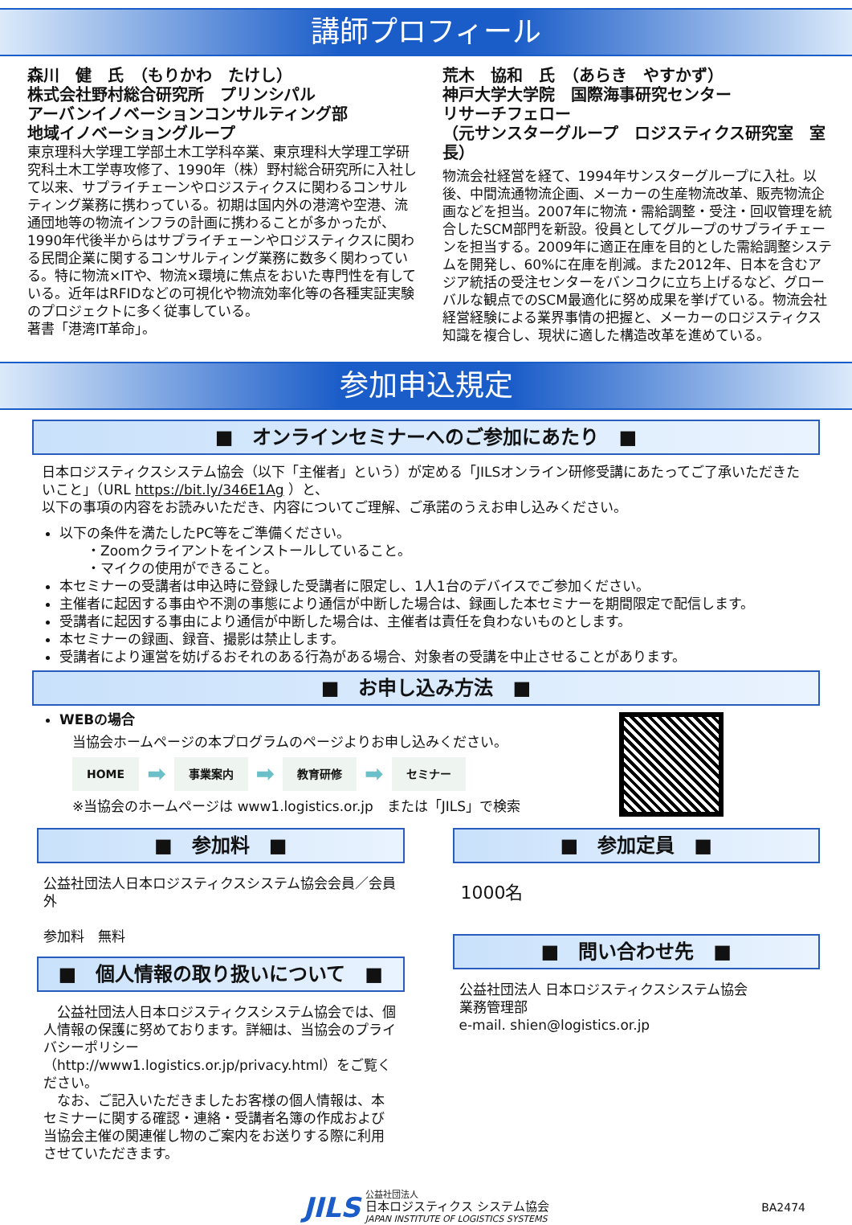講師プロフィール
森川　健　氏　（もりかわ　たけし）
株式会社野村総合研究所　プリンシパル
アーバンイノベーションコンサルティング部
地域イノベーショングループ
東京理科大学理工学部土木工学科卒業、東京理科大学理工学研究科土木工学専攻修了、1990年（株）野村総合研究所に入社して以来、サプライチェーンやロジスティクスに関わるコンサルティング業務に携わっている。初期は国内外の港湾や空港、流通団地等の物流インフラの計画に携わることが多かったが、1990年代後半からはサプライチェーンやロジスティクスに関わる民間企業に関するコンサルティング業務に数多く関わっている。特に物流×ITや、物流×環境に焦点をおいた専門性を有している。近年はRFIDなどの可視化や物流効率化等の各種実証実験のプロジェクトに多く従事している。
著書「港湾IT革命」。
荒木　協和　氏　（あらき　やすかず）
神戸大学大学院　国際海事研究センター
リサーチフェロー
（元サンスターグループ　ロジスティクス研究室　室長）
物流会社経営を経て、1994年サンスターグループに入社。以後、中間流通物流企画、メーカーの生産物流改革、販売物流企画などを担当。2007年に物流・需給調整・受注・回収管理を統合したSCM部門を新設。役員としてグループのサプライチェーンを担当する。2009年に適正在庫を目的とした需給調整システムを開発し、60%に在庫を削減。また2012年、日本を含むアジア統括の受注センターをバンコクに立ち上げるなど、グローバルな観点でのSCM最適化に努め成果を挙げている。物流会社経営経験による業界事情の把握と、メーカーのロジスティクス知識を複合し、現状に適した構造改革を進めている。
参加申込規定
■　オンラインセミナーへのご参加にあたり　■
日本ロジスティクスシステム協会（以下「主催者」という）が定める「JILSオンライン研修受講にあたってご了承いただきたいこと」（URL https://bit.ly/346E1Ag ）と、
以下の事項の内容をお読みいただき、内容についてご理解、ご承諾のうえお申し込みください。
以下の条件を満たしたPC等をご準備ください。
　　・Zoomクライアントをインストールしていること。
　　・マイクの使用ができること。
本セミナーの受講者は申込時に登録した受講者に限定し、1人1台のデバイスでご参加ください。
主催者に起因する事由や不測の事態により通信が中断した場合は、録画した本セミナーを期間限定で配信します。
受講者に起因する事由により通信が中断した場合は、主催者は責任を負わないものとします。
本セミナーの録画、録音、撮影は禁止します。
受講者により運営を妨げるおそれのある行為がある場合、対象者の受講を中止させることがあります。
■　お申し込み方法　■
WEBの場合
当協会ホームページの本プログラムのページよりお申し込みください。
HOME ➡ 事業案内 ➡ 教育研修 ➡ セミナー
※当協会のホームページは www1.logistics.or.jp　または「JILS」で検索
■　参加料　■
公益社団法人日本ロジスティクスシステム協会会員／会員外
参加料　無料
■　個人情報の取り扱いについて　■
　公益社団法人日本ロジスティクスシステム協会では、個人情報の保護に努めております。詳細は、当協会のプライバシーポリシー（http://www1.logistics.or.jp/privacy.html）をご覧ください。
　なお、ご記入いただきましたお客様の個人情報は、本セミナーに関する確認・連絡・受講者名簿の作成および当協会主催の関連催し物のご案内をお送りする際に利用させていただきます。
■　参加定員　■
1000名
■　問い合わせ先　■
公益社団法人 日本ロジスティクスシステム協会
業務管理部
e-mail. shien@logistics.or.jp
JILS 公益社団法人
日本ロジスティクス システム協会
JAPAN INSTITUTE OF LOGISTICS SYSTEMS BA2474